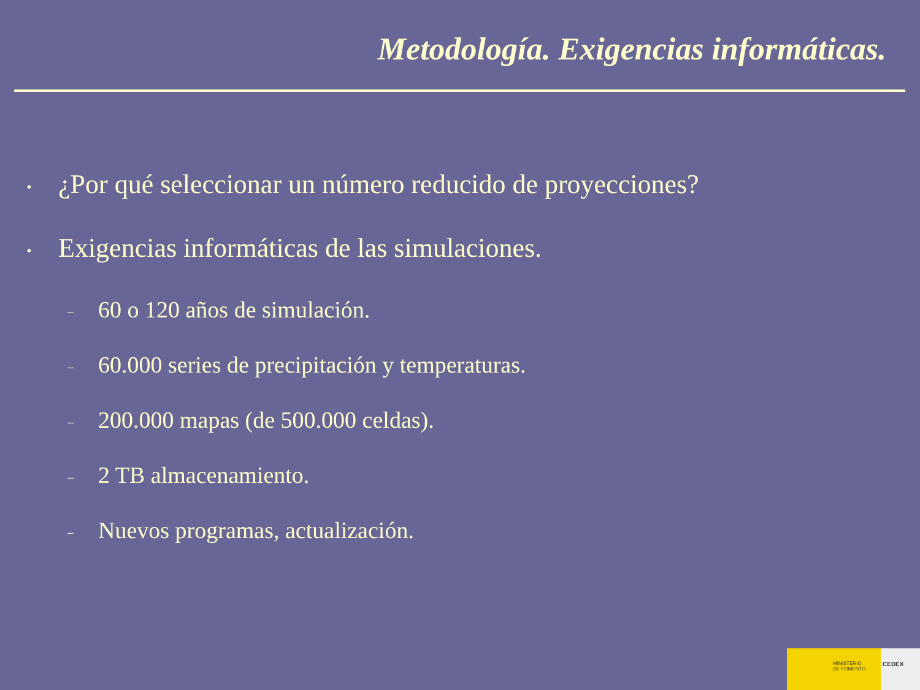Metodología. Exigencias informáticas.
• ¿Por qué seleccionar un número reducido de proyecciones?
• Exigencias informáticas de las simulaciones.
– 60 o 120 años de simulación.
– 60.000 series de precipitación y temperaturas.
– 200.000 mapas (de 500.000 celdas).
– 2 TB almacenamiento.
– Nuevos programas, actualización.
MINISTERIO
DE FOMENTO
CEDEX